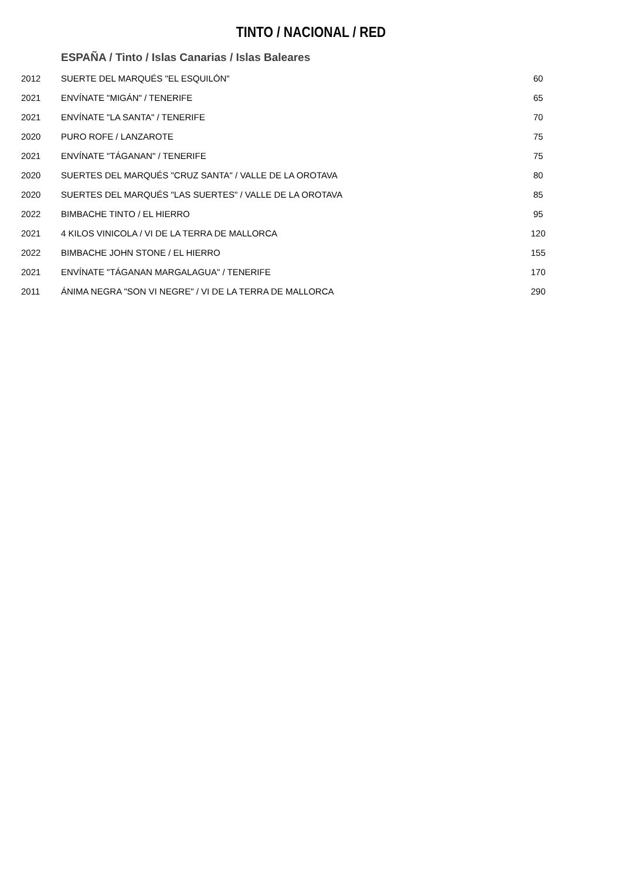TINTO / NACIONAL / RED
ESPAÑA / Tinto / Islas Canarias / Islas Baleares
| 2012 | SUERTE DEL MARQUÉS "EL ESQUILÓN" | 60 |
| 2021 | ENVÍNATE "MIGÁN" / TENERIFE | 65 |
| 2021 | ENVÍNATE "LA SANTA" / TENERIFE | 70 |
| 2020 | PURO ROFE / LANZAROTE | 75 |
| 2021 | ENVÍNATE "TÁGANAN" / TENERIFE | 75 |
| 2020 | SUERTES DEL MARQUÉS "CRUZ SANTA" / VALLE DE LA OROTAVA | 80 |
| 2020 | SUERTES DEL MARQUÉS "LAS SUERTES" / VALLE DE LA OROTAVA | 85 |
| 2022 | BIMBACHE TINTO / EL HIERRO | 95 |
| 2021 | 4 KILOS VINICOLA / VI DE LA TERRA DE MALLORCA | 120 |
| 2022 | BIMBACHE JOHN STONE / EL HIERRO | 155 |
| 2021 | ENVÍNATE "TÁGANAN MARGALAGUA" / TENERIFE | 170 |
| 2011 | ÁNIMA NEGRA "SON VI NEGRE" / VI DE LA TERRA DE MALLORCA | 290 |